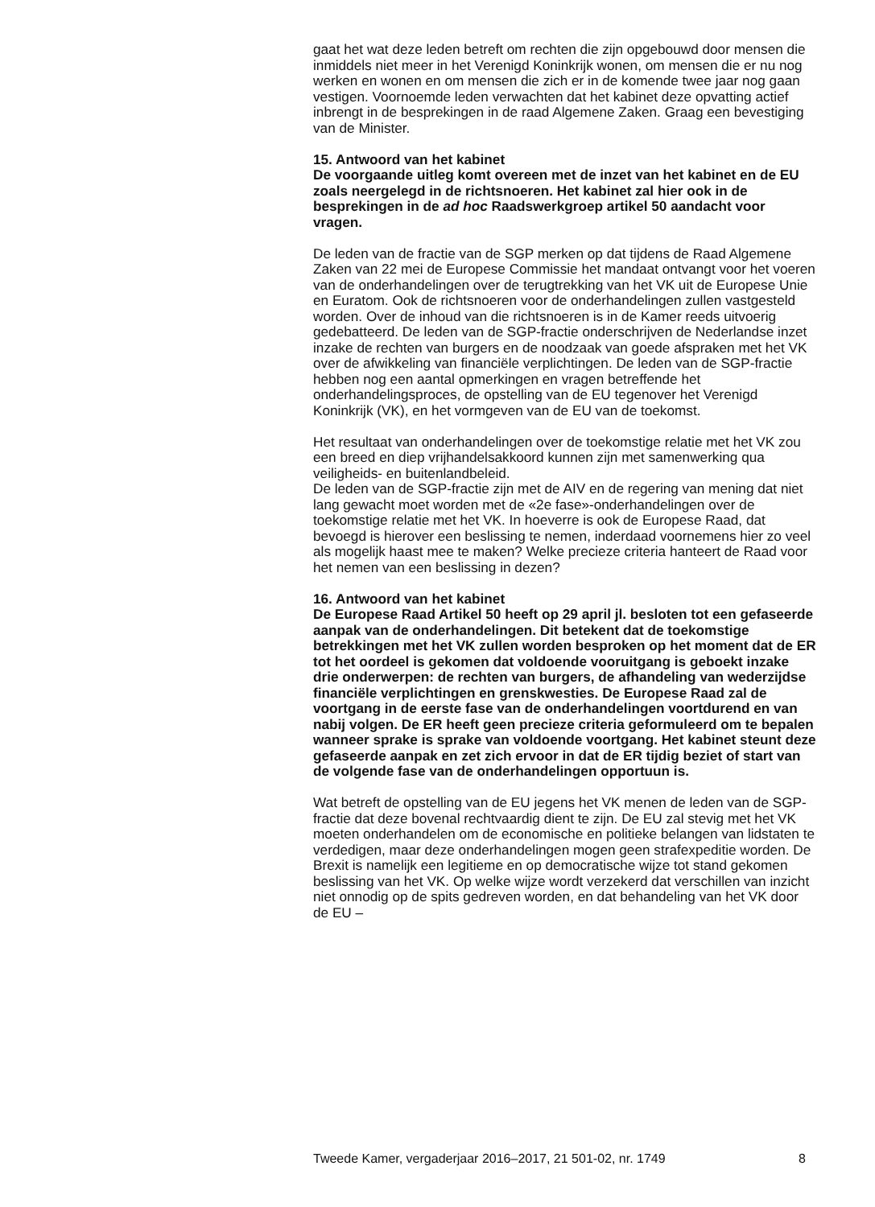gaat het wat deze leden betreft om rechten die zijn opgebouwd door mensen die inmiddels niet meer in het Verenigd Koninkrijk wonen, om mensen die er nu nog werken en wonen en om mensen die zich er in de komende twee jaar nog gaan vestigen. Voornoemde leden verwachten dat het kabinet deze opvatting actief inbrengt in de besprekingen in de raad Algemene Zaken. Graag een bevestiging van de Minister.
15. Antwoord van het kabinet
De voorgaande uitleg komt overeen met de inzet van het kabinet en de EU zoals neergelegd in de richtsnoeren. Het kabinet zal hier ook in de besprekingen in de ad hoc Raadswerkgroep artikel 50 aandacht voor vragen.
De leden van de fractie van de SGP merken op dat tijdens de Raad Algemene Zaken van 22 mei de Europese Commissie het mandaat ontvangt voor het voeren van de onderhandelingen over de terugtrekking van het VK uit de Europese Unie en Euratom. Ook de richtsnoeren voor de onderhandelingen zullen vastgesteld worden. Over de inhoud van die richtsnoeren is in de Kamer reeds uitvoerig gedebatteerd. De leden van de SGP-fractie onderschrijven de Nederlandse inzet inzake de rechten van burgers en de noodzaak van goede afspraken met het VK over de afwikkeling van financiële verplichtingen. De leden van de SGP-fractie hebben nog een aantal opmerkingen en vragen betreffende het onderhandelingsproces, de opstelling van de EU tegenover het Verenigd Koninkrijk (VK), en het vormgeven van de EU van de toekomst.
Het resultaat van onderhandelingen over de toekomstige relatie met het VK zou een breed en diep vrijhandelsakkoord kunnen zijn met samenwerking qua veiligheids- en buitenlandbeleid.
De leden van de SGP-fractie zijn met de AIV en de regering van mening dat niet lang gewacht moet worden met de «2e fase»-onderhandelingen over de toekomstige relatie met het VK. In hoeverre is ook de Europese Raad, dat bevoegd is hierover een beslissing te nemen, inderdaad voornemens hier zo veel als mogelijk haast mee te maken? Welke precieze criteria hanteert de Raad voor het nemen van een beslissing in dezen?
16. Antwoord van het kabinet
De Europese Raad Artikel 50 heeft op 29 april jl. besloten tot een gefaseerde aanpak van de onderhandelingen. Dit betekent dat de toekomstige betrekkingen met het VK zullen worden besproken op het moment dat de ER tot het oordeel is gekomen dat voldoende vooruitgang is geboekt inzake drie onderwerpen: de rechten van burgers, de afhandeling van wederzijdse financiële verplichtingen en grenskwesties. De Europese Raad zal de voortgang in de eerste fase van de onderhandelingen voortdurend en van nabij volgen. De ER heeft geen precieze criteria geformuleerd om te bepalen wanneer sprake is sprake van voldoende voortgang. Het kabinet steunt deze gefaseerde aanpak en zet zich ervoor in dat de ER tijdig beziet of start van de volgende fase van de onderhandelingen opportuun is.
Wat betreft de opstelling van de EU jegens het VK menen de leden van de SGP-fractie dat deze bovenal rechtvaardig dient te zijn. De EU zal stevig met het VK moeten onderhandelen om de economische en politieke belangen van lidstaten te verdedigen, maar deze onderhandelingen mogen geen strafexpeditie worden. De Brexit is namelijk een legitieme en op democratische wijze tot stand gekomen beslissing van het VK. Op welke wijze wordt verzekerd dat verschillen van inzicht niet onnodig op de spits gedreven worden, en dat behandeling van het VK door de EU –
Tweede Kamer, vergaderjaar 2016–2017, 21 501-02, nr. 1749 8